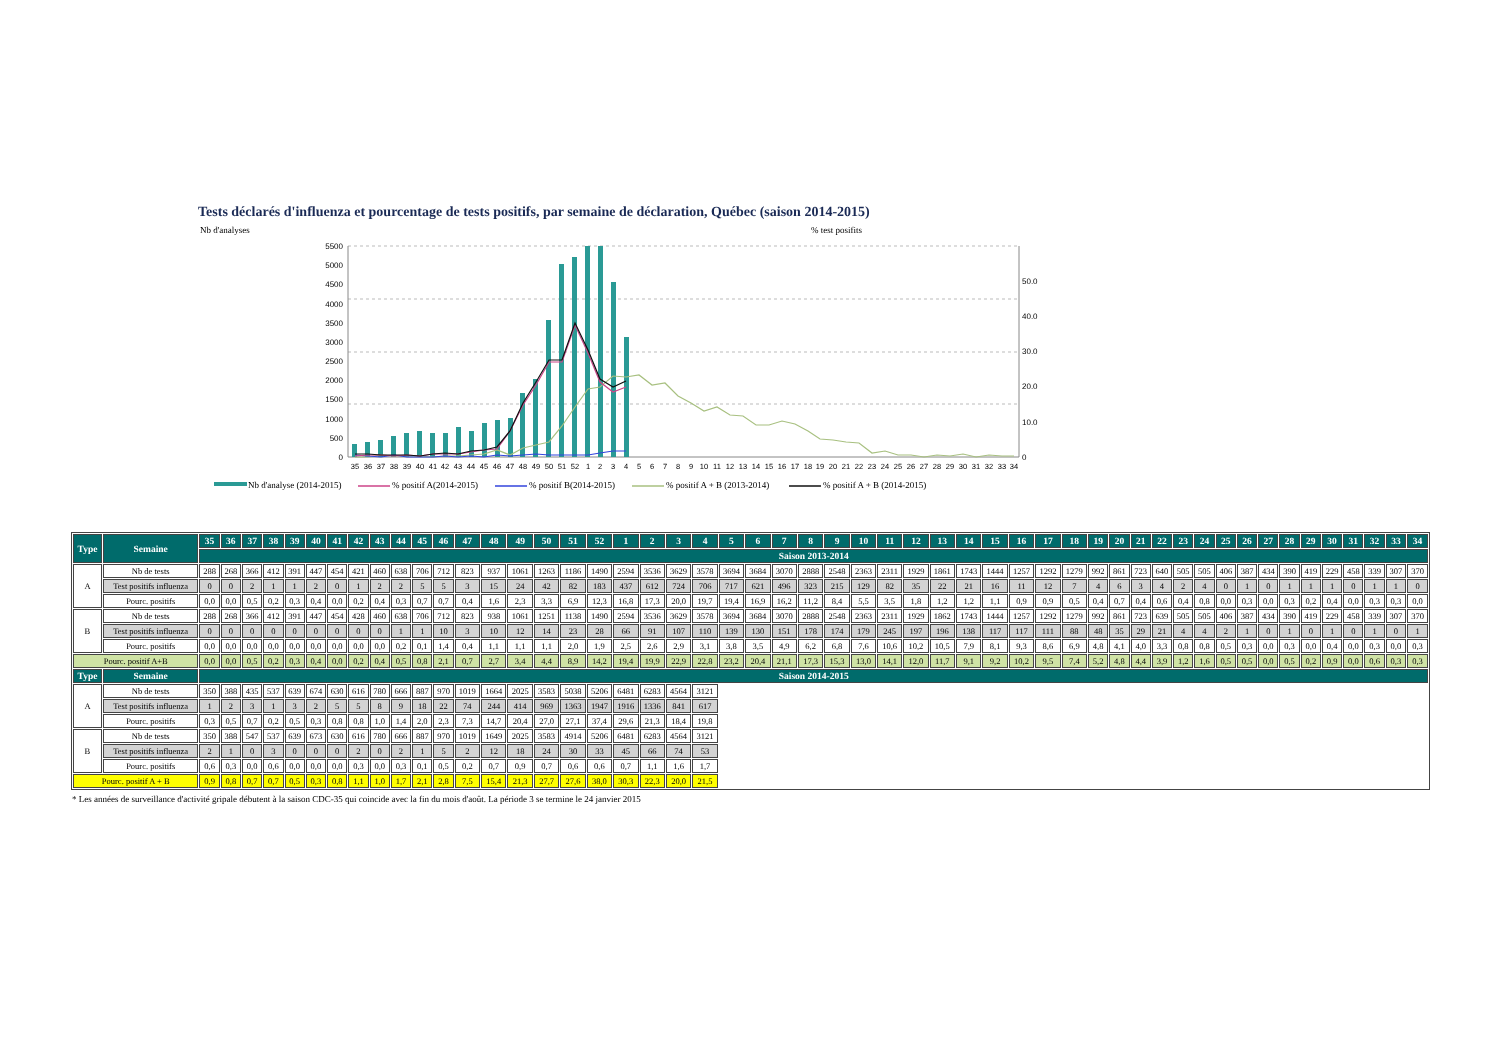Tests déclarés d'influenza et pourcentage de tests positifs, par semaine de déclaration, Québec (saison 2014-2015)
Nb d'analyses
% test posifits
5500
5000
4500
4000
3500
3000
2500
2000
1500
1000
500
0
50.0
40.0
30.0
20.0
10.0
0
35
36
37
38
39
40
41
42
43
44
45
46
47
48
49
50
51
52
1
2
3
4
5
6
7
8
9
10
11
12
13
14
15
16
17
18
19
20
21
22
23
24
25
26
27
28
29
30
31
32
33
34
Nb d'analyse (2014-2015)
% positif A(2014-2015)
% positif B(2014-2015)
% positif A + B (2013-2014)
% positif A + B (2014-2015)
| Type | Semaine | 35 | 36 | 37 | 38 | 39 | 40 | 41 | 42 | 43 | 44 | 45 | 46 | 47 | 48 | 49 | 50 | 51 | 52 | 1 | 2 | 3 | 4 | 5 | 6 | 7 | 8 | 9 | 10 | 11 | 12 | 13 | 14 | 15 | 16 | 17 | 18 | 19 | 20 | 21 | 22 | 23 | 24 | 25 | 26 | 27 | 28 | 29 | 30 | 31 | 32 | 33 | 34 |
| --- | --- | --- | --- | --- | --- | --- | --- | --- | --- | --- | --- | --- | --- | --- | --- | --- | --- | --- | --- | --- | --- | --- | --- | --- | --- | --- | --- | --- | --- | --- | --- | --- | --- | --- | --- | --- | --- | --- | --- | --- | --- | --- | --- | --- | --- | --- | --- | --- | --- | --- | --- | --- | --- |
| | | Saison 2013-2014 | | | | | | | | | | | | | | | | | | | | | | | | | | | | | | | | | | | | | | | | | | | | | | | | | | | |
| A | Nb de tests | 288 | 268 | 366 | 412 | 391 | 447 | 454 | 421 | 460 | 638 | 706 | 712 | 823 | 937 | 1061 | 1263 | 1186 | 1490 | 2594 | 3536 | 3629 | 3578 | 3694 | 3684 | 3070 | 2888 | 2548 | 2363 | 2311 | 1929 | 1861 | 1743 | 1444 | 1257 | 1292 | 1279 | 992 | 861 | 723 | 640 | 505 | 505 | 406 | 387 | 434 | 390 | 419 | 229 | 458 | 339 | 307 | 370 |
| | Test positifs influenza | 0 | 0 | 2 | 1 | 1 | 2 | 0 | 1 | 2 | 2 | 5 | 5 | 3 | 15 | 24 | 42 | 82 | 183 | 437 | 612 | 724 | 706 | 717 | 621 | 496 | 323 | 215 | 129 | 82 | 35 | 22 | 21 | 16 | 11 | 12 | 7 | 4 | 6 | 3 | 4 | 2 | 4 | 0 | 1 | 0 | 1 | 1 | 1 | 0 | 1 | 1 | 0 |
| | Pourc. positifs | 0,0 | 0,0 | 0,5 | 0,2 | 0,3 | 0,4 | 0,0 | 0,2 | 0,4 | 0,3 | 0,7 | 0,7 | 0,4 | 1,6 | 2,3 | 3,3 | 6,9 | 12,3 | 16,8 | 17,3 | 20,0 | 19,7 | 19,4 | 16,9 | 16,2 | 11,2 | 8,4 | 5,5 | 3,5 | 1,8 | 1,2 | 1,2 | 1,1 | 0,9 | 0,9 | 0,5 | 0,4 | 0,7 | 0,4 | 0,6 | 0,4 | 0,8 | 0,0 | 0,3 | 0,0 | 0,3 | 0,2 | 0,4 | 0,0 | 0,3 | 0,3 | 0,0 |
| B | Nb de tests | 288 | 268 | 366 | 412 | 391 | 447 | 454 | 428 | 460 | 638 | 706 | 712 | 823 | 938 | 1061 | 1251 | 1138 | 1490 | 2594 | 3536 | 3629 | 3578 | 3694 | 3684 | 3070 | 2888 | 2548 | 2363 | 2311 | 1929 | 1862 | 1743 | 1444 | 1257 | 1292 | 1279 | 992 | 861 | 723 | 639 | 505 | 505 | 406 | 387 | 434 | 390 | 419 | 229 | 458 | 339 | 307 | 370 |
| | Test positifs influenza | 0 | 0 | 0 | 0 | 0 | 0 | 0 | 0 | 0 | 1 | 1 | 10 | 3 | 10 | 12 | 14 | 23 | 28 | 66 | 91 | 107 | 110 | 139 | 130 | 151 | 178 | 174 | 179 | 245 | 197 | 196 | 138 | 117 | 117 | 111 | 88 | 48 | 35 | 29 | 21 | 4 | 4 | 2 | 1 | 0 | 1 | 0 | 1 | 0 | 1 | 0 | 1 |
| | Pourc. positifs | 0,0 | 0,0 | 0,0 | 0,0 | 0,0 | 0,0 | 0,0 | 0,0 | 0,0 | 0,2 | 0,1 | 1,4 | 0,4 | 1,1 | 1,1 | 1,1 | 2,0 | 1,9 | 2,5 | 2,6 | 2,9 | 3,1 | 3,8 | 3,5 | 4,9 | 6,2 | 6,8 | 7,6 | 10,6 | 10,2 | 10,5 | 7,9 | 8,1 | 9,3 | 8,6 | 6,9 | 4,8 | 4,1 | 4,0 | 3,3 | 0,8 | 0,8 | 0,5 | 0,3 | 0,0 | 0,3 | 0,0 | 0,4 | 0,0 | 0,3 | 0,0 | 0,3 |
| Pourc. positif A+B | | 0,0 | 0,0 | 0,5 | 0,2 | 0,3 | 0,4 | 0,0 | 0,2 | 0,4 | 0,5 | 0,8 | 2,1 | 0,7 | 2,7 | 3,4 | 4,4 | 8,9 | 14,2 | 19,4 | 19,9 | 22,9 | 22,8 | 23,2 | 20,4 | 21,1 | 17,3 | 15,3 | 13,0 | 14,1 | 12,0 | 11,7 | 9,1 | 9,2 | 10,2 | 9,5 | 7,4 | 5,2 | 4,8 | 4,4 | 3,9 | 1,2 | 1,6 | 0,5 | 0,5 | 0,0 | 0,5 | 0,2 | 0,9 | 0,0 | 0,6 | 0,3 | 0,3 |
| Type | Semaine | Saison 2014-2015 | | | | | | | | | | | | | | | | | | | | | | | | | | | | | | | | | | | | | | | | | | | | | | | | | | | |
| A | Nb de tests | 350 | 388 | 435 | 537 | 639 | 674 | 630 | 616 | 780 | 666 | 887 | 970 | 1019 | 1664 | 2025 | 3583 | 5038 | 5206 | 6481 | 6283 | 4564 | 3121 | | | | | | | | | | | | | | | | | | | | | | | | | | | | | | |
| | Test positifs influenza | 1 | 2 | 3 | 1 | 3 | 2 | 5 | 5 | 8 | 9 | 18 | 22 | 74 | 244 | 414 | 969 | 1363 | 1947 | 1916 | 1336 | 841 | 617 | | | | | | | | | | | | | | | | | | | | | | | | | | | | | | |
| | Pourc. positifs | 0,3 | 0,5 | 0,7 | 0,2 | 0,5 | 0,3 | 0,8 | 0,8 | 1,0 | 1,4 | 2,0 | 2,3 | 7,3 | 14,7 | 20,4 | 27,0 | 27,1 | 37,4 | 29,6 | 21,3 | 18,4 | 19,8 | | | | | | | | | | | | | | | | | | | | | | | | | | | | | | |
| B | Nb de tests | 350 | 388 | 547 | 537 | 639 | 673 | 630 | 616 | 780 | 666 | 887 | 970 | 1019 | 1649 | 2025 | 3583 | 4914 | 5206 | 6481 | 6283 | 4564 | 3121 | | | | | | | | | | | | | | | | | | | | | | | | | | | | | | |
| | Test positifs influenza | 2 | 1 | 0 | 3 | 0 | 0 | 0 | 2 | 0 | 2 | 1 | 5 | 2 | 12 | 18 | 24 | 30 | 33 | 45 | 66 | 74 | 53 | | | | | | | | | | | | | | | | | | | | | | | | | | | | | | |
| | Pourc. positifs | 0,6 | 0,3 | 0,0 | 0,6 | 0,0 | 0,0 | 0,0 | 0,3 | 0,0 | 0,3 | 0,1 | 0,5 | 0,2 | 0,7 | 0,9 | 0,7 | 0,6 | 0,6 | 0,7 | 1,1 | 1,6 | 1,7 | | | | | | | | | | | | | | | | | | | | | | | | | | | | | | |
| Pourc. positif A + B | | 0,9 | 0,8 | 0,7 | 0,7 | 0,5 | 0,3 | 0,8 | 1,1 | 1,0 | 1,7 | 2,1 | 2,8 | 7,5 | 15,4 | 21,3 | 27,7 | 27,6 | 38,0 | 30,3 | 22,3 | 20,0 | 21,5 | | | | | | | | | | | | | | | | | | | | | | | | | | | | | | |
* Les années de surveillance d'activité gripale débutent à la saison CDC-35 qui coincide avec la fin du mois d'août. La période 3 se termine le 24 janvier 2015